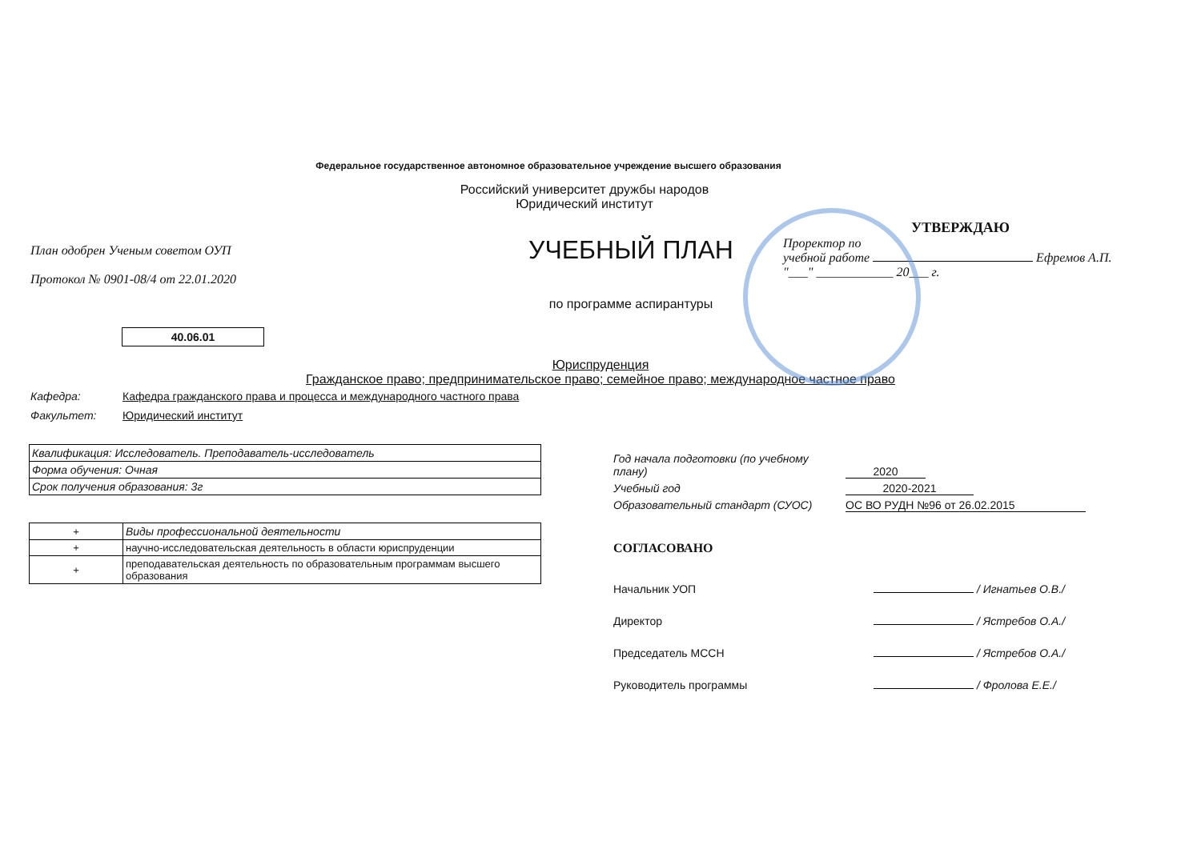Федеральное государственное автономное образовательное учреждение высшего образования
Российский университет дружбы народов
Юридический институт
План одобрен Ученым советом ОУП
Протокол № 0901-08/4 от 22.01.2020
УЧЕБНЫЙ ПЛАН
по программе аспирантуры
УТВЕРЖДАЮ
Проректор по
учебной работе Ефремов А.П.
"___" ____________ 20___ г.
40.06.01
Юриспруденция
Гражданское право; предпринимательское право; семейное право; международное частное право
Кафедра: Кафедра гражданского права и процесса и международного частного права
Факультет: Юридический институт
| Квалификация: Исследователь. Преподаватель-исследователь |
| Форма обучения: Очная |
| Срок получения образования: 3г |
| + | Виды профессиональной деятельности |
| + | научно-исследовательская деятельность в области юриспруденции |
| + | преподавательская деятельность по образовательным программам высшего образования |
Год начала подготовки (по учебному плану) 2020
Учебный год 2020-2021
Образовательный стандарт (СУОС) ОС ВО РУДН №96 от 26.02.2015
СОГЛАСОВАНО
Начальник УОП / Игнатьев О.В./
Директор / Ястребов О.А./
Председатель МССН / Ястребов О.А./
Руководитель программы / Фролова Е.Е./